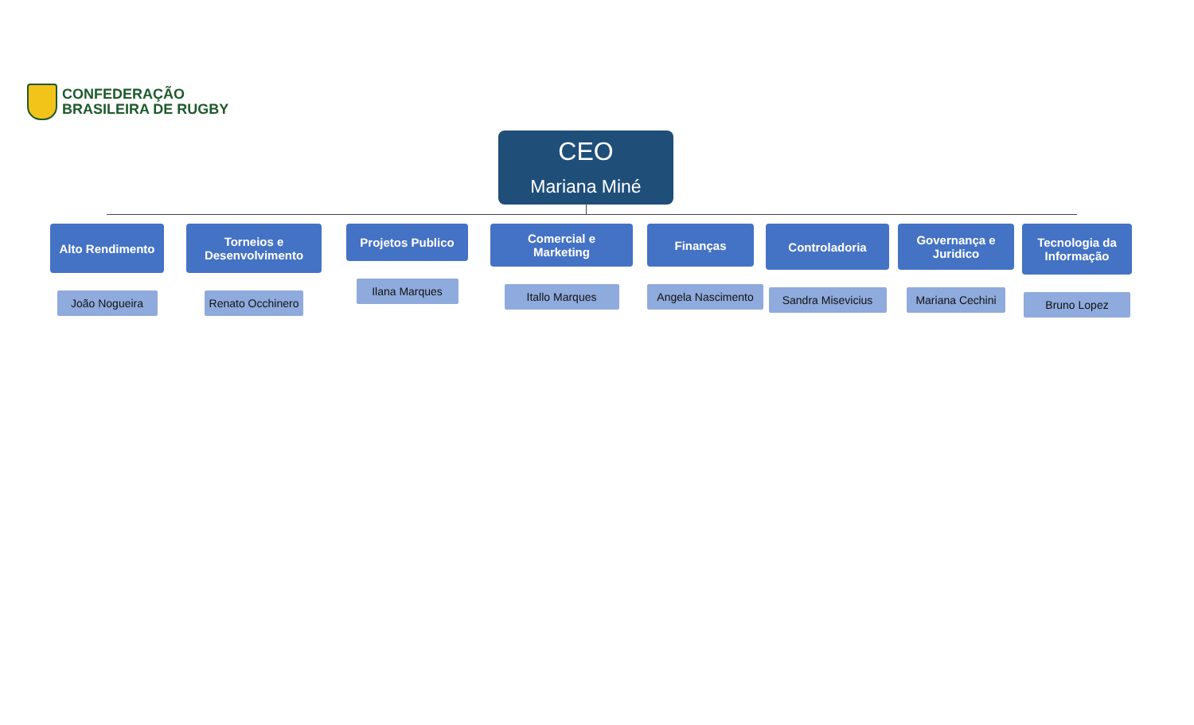CONFEDERAÇÃO
BRASILEIRA DE RUGBY
CEO
Mariana Miné
Alto Rendimento
João Nogueira
Torneios e
Desenvolvimento
Renato Occhinero
Projetos Publico
Ilana Marques
Comercial e
Marketing
Itallo Marques
Finanças
Angela Nascimento
Controladoria
Sandra Misevicius
Governança e
Juridico
Mariana Cechini
Tecnologia da
Informação
Bruno Lopez